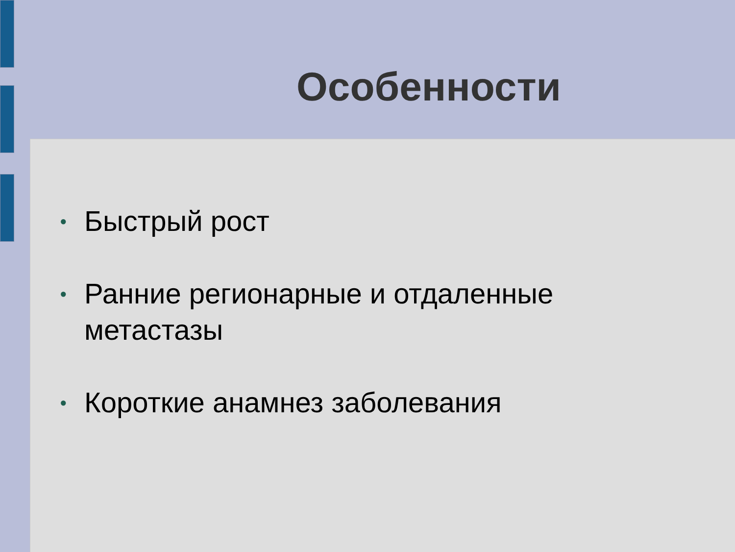Особенности
● Быстрый рост
● Ранние регионарные и отдаленные метастазы
● Короткие анамнез заболевания